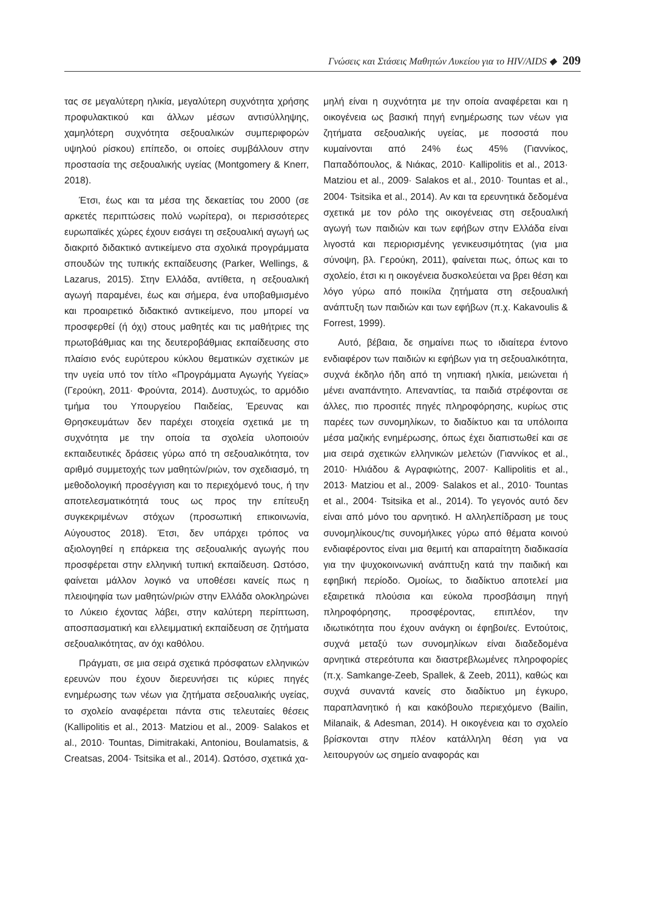Γνώσεις και Στάσεις Μαθητών Λυκείου για το HIV/AIDS ◆ 209
τας σε μεγαλύτερη ηλικία, μεγαλύτερη συχνότητα χρήσης προφυλακτικού και άλλων μέσων αντισύλληψης, χαμηλότερη συχνότητα σεξουαλικών συμπεριφορών υψηλού ρίσκου) επίπεδο, οι οποίες συμβάλλουν στην προστασία της σεξουαλικής υγείας (Montgomery & Knerr, 2018).
Έτσι, έως και τα μέσα της δεκαετίας του 2000 (σε αρκετές περιπτώσεις πολύ νωρίτερα), οι περισσότερες ευρωπαϊκές χώρες έχουν εισάγει τη σεξουαλική αγωγή ως διακριτό διδακτικό αντικείμενο στα σχολικά προγράμματα σπουδών της τυπικής εκπαίδευσης (Parker, Wellings, & Lazarus, 2015). Στην Ελλάδα, αντίθετα, η σεξουαλική αγωγή παραμένει, έως και σήμερα, ένα υποβαθμισμένο και προαιρετικό διδακτικό αντικείμενο, που μπορεί να προσφερθεί (ή όχι) στους μαθητές και τις μαθήτριες της πρωτοβάθμιας και της δευτεροβάθμιας εκπαίδευσης στο πλαίσιο ενός ευρύτερου κύκλου θεματικών σχετικών με την υγεία υπό τον τίτλο «Προγράμματα Αγωγής Υγείας» (Γερούκη, 2011· Φρούντα, 2014). Δυστυχώς, το αρμόδιο τμήμα του Υπουργείου Παιδείας, Έρευνας και Θρησκευμάτων δεν παρέχει στοιχεία σχετικά με τη συχνότητα με την οποία τα σχολεία υλοποιούν εκπαιδευτικές δράσεις γύρω από τη σεξουαλικότητα, τον αριθμό συμμετοχής των μαθητών/ριών, τον σχεδιασμό, τη μεθοδολογική προσέγγιση και το περιεχόμενό τους, ή την αποτελεσματικότητά τους ως προς την επίτευξη συγκεκριμένων στόχων (προσωπική επικοινωνία, Αύγουστος 2018). Έτσι, δεν υπάρχει τρόπος να αξιολογηθεί η επάρκεια της σεξουαλικής αγωγής που προσφέρεται στην ελληνική τυπική εκπαίδευση. Ωστόσο, φαίνεται μάλλον λογικό να υποθέσει κανείς πως η πλειοψηφία των μαθητών/ριών στην Ελλάδα ολοκληρώνει το Λύκειο έχοντας λάβει, στην καλύτερη περίπτωση, αποσπασματική και ελλειμματική εκπαίδευση σε ζητήματα σεξουαλικότητας, αν όχι καθόλου.
Πράγματι, σε μια σειρά σχετικά πρόσφατων ελληνικών ερευνών που έχουν διερευνήσει τις κύριες πηγές ενημέρωσης των νέων για ζητήματα σεξουαλικής υγείας, το σχολείο αναφέρεται πάντα στις τελευταίες θέσεις (Kallipolitis et al., 2013· Matziou et al., 2009· Salakos et al., 2010· Tountas, Dimitrakaki, Antoniou, Boulamatsis, & Creatsas, 2004· Tsitsika et al., 2014). Ωστόσο, σχετικά χα-
μηλή είναι η συχνότητα με την οποία αναφέρεται και η οικογένεια ως βασική πηγή ενημέρωσης των νέων για ζητήματα σεξουαλικής υγείας, με ποσοστά που κυμαίνονται από 24% έως 45% (Γιαννίκος, Παπαδόπουλος, & Νιάκας, 2010· Kallipolitis et al., 2013· Matziou et al., 2009· Salakos et al., 2010· Tountas et al., 2004· Tsitsika et al., 2014). Αν και τα ερευνητικά δεδομένα σχετικά με τον ρόλο της οικογένειας στη σεξουαλική αγωγή των παιδιών και των εφήβων στην Ελλάδα είναι λιγοστά και περιορισμένης γενικευσιμότητας (για μια σύνοψη, βλ. Γερούκη, 2011), φαίνεται πως, όπως και το σχολείο, έτσι κι η οικογένεια δυσκολεύεται να βρει θέση και λόγο γύρω από ποικίλα ζητήματα στη σεξουαλική ανάπτυξη των παιδιών και των εφήβων (π.χ. Kakavoulis & Forrest, 1999).
Αυτό, βέβαια, δε σημαίνει πως το ιδιαίτερα έντονο ενδιαφέρον των παιδιών κι εφήβων για τη σεξουαλικότητα, συχνά έκδηλο ήδη από τη νηπιακή ηλικία, μειώνεται ή μένει αναπάντητο. Απεναντίας, τα παιδιά στρέφονται σε άλλες, πιο προσιτές πηγές πληροφόρησης, κυρίως στις παρέες των συνομηλίκων, το διαδίκτυο και τα υπόλοιπα μέσα μαζικής ενημέρωσης, όπως έχει διαπιστωθεί και σε μια σειρά σχετικών ελληνικών μελετών (Γιαννίκος et al., 2010· Ηλιάδου & Αγραφιώτης, 2007· Kallipolitis et al., 2013· Matziou et al., 2009· Salakos et al., 2010· Tountas et al., 2004· Tsitsika et al., 2014). Το γεγονός αυτό δεν είναι από μόνο του αρνητικό. Η αλληλεπίδραση με τους συνομηλίκους/τις συνομήλικες γύρω από θέματα κοινού ενδιαφέροντος είναι μια θεμιτή και απαραίτητη διαδικασία για την ψυχοκοινωνική ανάπτυξη κατά την παιδική και εφηβική περίοδο. Ομοίως, το διαδίκτυο αποτελεί μια εξαιρετικά πλούσια και εύκολα προσβάσιμη πηγή πληροφόρησης, προσφέροντας, επιπλέον, την ιδιωτικότητα που έχουν ανάγκη οι έφηβοι/ες. Εντούτοις, συχνά μεταξύ των συνομηλίκων είναι διαδεδομένα αρνητικά στερεότυπα και διαστρεβλωμένες πληροφορίες (π.χ. Samkange-Zeeb, Spallek, & Zeeb, 2011), καθώς και συχνά συναντά κανείς στο διαδίκτυο μη έγκυρο, παραπλανητικό ή και κακόβουλο περιεχόμενο (Bailin, Milanaik, & Adesman, 2014). Η οικογένεια και το σχολείο βρίσκονται στην πλέον κατάλληλη θέση για να λειτουργούν ως σημείο αναφοράς και